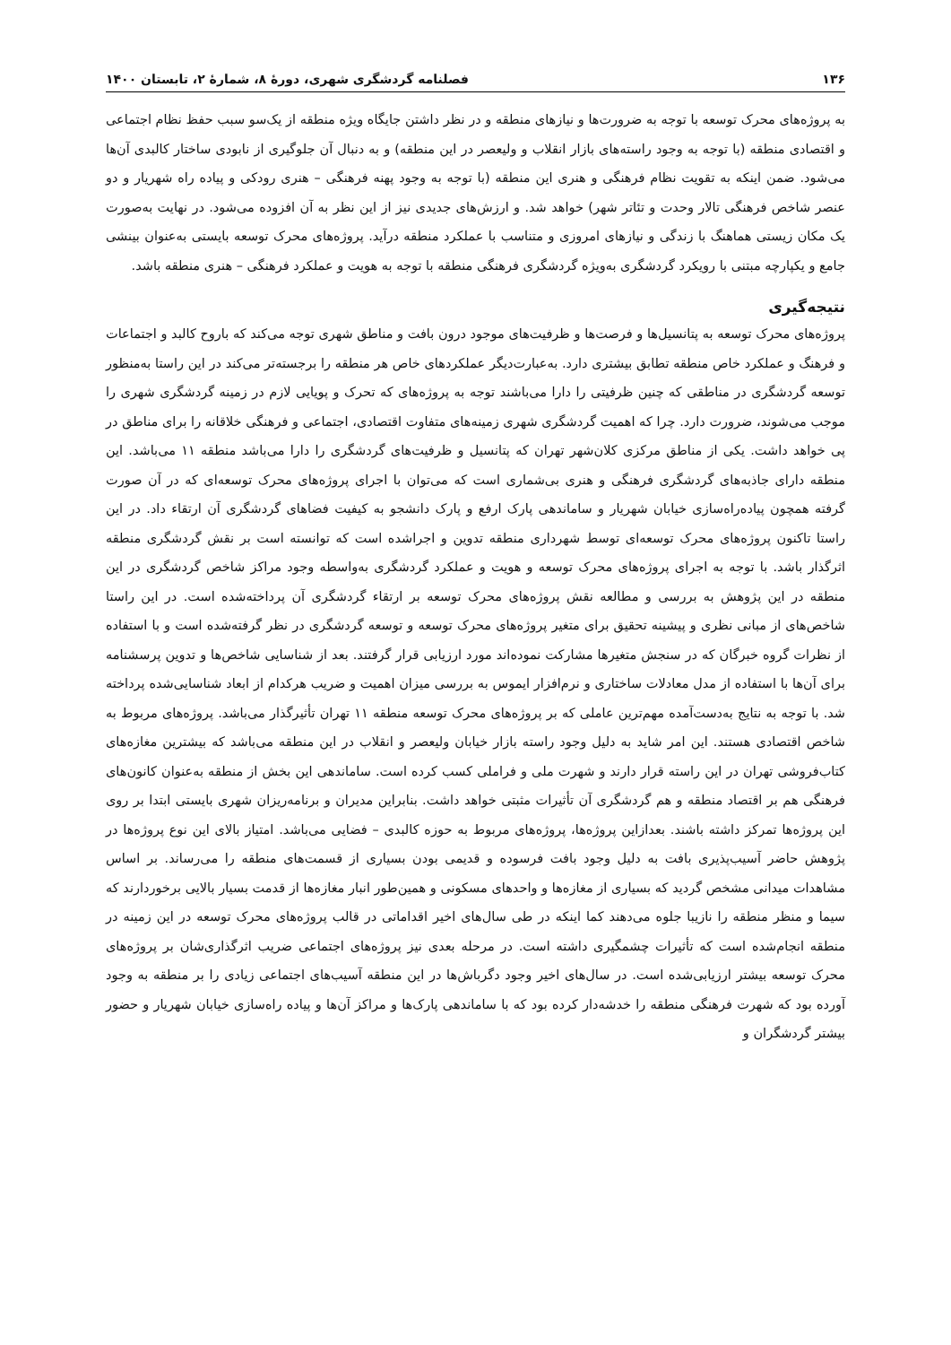۱۳۶ فصلنامه گردشگری شهری، دورهٔ ۸، شمارهٔ ۲، تابستان ۱۴۰۰
به پروژه‌های محرک توسعه با توجه به ضرورت‌ها و نیازهای منطقه و در نظر داشتن جایگاه ویژه منطقه از یک‌سو سبب حفظ نظام اجتماعی و اقتصادی منطقه (با توجه به وجود راسته‌های بازار انقلاب و ولیعصر در این منطقه) و به دنبال آن جلوگیری از نابودی ساختار کالبدی آن‌ها می‌شود. ضمن اینکه به تقویت نظام فرهنگی و هنری این منطقه (با توجه به وجود پهنه فرهنگی – هنری رودکی و پیاده راه شهریار و دو عنصر شاخص فرهنگی تالار وحدت و تئاتر شهر) خواهد شد. و ارزش‌های جدیدی نیز از این نظر به آن افزوده می‌شود. در نهایت به‌صورت یک مکان زیستی هماهنگ با زندگی و نیازهای امروزی و متناسب با عملکرد منطقه درآید. پروژه‌های محرک توسعه بایستی به‌عنوان بینشی جامع و یکپارچه مبتنی با رویکرد گردشگری به‌ویژه گردشگری فرهنگی منطقه با توجه به هویت و عملکرد فرهنگی – هنری منطقه باشد.
نتیجه‌گیری
پروژه‌های محرک توسعه به پتانسیل‌ها و فرصت‌ها و ظرفیت‌های موجود درون بافت و مناطق شهری توجه می‌کند که باروح کالبد و اجتماعات و فرهنگ و عملکرد خاص منطقه تطابق بیشتری دارد. به‌عبارت‌دیگر عملکردهای خاص هر منطقه را برجسته‌تر می‌کند در این راستا به‌منظور توسعه گردشگری در مناطقی که چنین ظرفیتی را دارا می‌باشند توجه به پروژه‌های که تحرک و پویایی لازم در زمینه گردشگری شهری را موجب می‌شوند، ضرورت دارد. چرا که اهمیت گردشگری شهری زمینه‌های متفاوت اقتصادی، اجتماعی و فرهنگی خلاقانه را برای مناطق در پی خواهد داشت. یکی از مناطق مرکزی کلان‌شهر تهران که پتانسیل و ظرفیت‌های گردشگری را دارا می‌باشد منطقه ۱۱ می‌باشد. این منطقه دارای جاذبه‌های گردشگری فرهنگی و هنری بی‌شماری است که می‌توان با اجرای پروژه‌های محرک توسعه‌ای که در آن صورت گرفته همچون پیاده‌راه‌سازی خیابان شهریار و ساماندهی پارک ارفع و پارک دانشجو به کیفیت فضاهای گردشگری آن ارتقاء داد. در این راستا تاکنون پروژه‌های محرک توسعه‌ای توسط شهرداری منطقه تدوین و اجراشده است که توانسته است بر نقش گردشگری منطقه اثرگذار باشد. با توجه به اجرای پروژه‌های محرک توسعه و هویت و عملکرد گردشگری به‌واسطه وجود مراکز شاخص گردشگری در این منطقه در این پژوهش به بررسی و مطالعه نقش پروژه‌های محرک توسعه بر ارتقاء گردشگری آن پرداخته‌شده است. در این راستا شاخص‌های از مبانی نظری و پیشینه تحقیق برای متغیر پروژه‌های محرک توسعه و توسعه گردشگری در نظر گرفته‌شده است و با استفاده از نظرات گروه خبرگان که در سنجش متغیرها مشارکت نموده‌اند مورد ارزیابی قرار گرفتند. بعد از شناسایی شاخص‌ها و تدوین پرسشنامه برای آن‌ها با استفاده از مدل معادلات ساختاری و نرم‌افزار ایموس به بررسی میزان اهمیت و ضریب هرکدام از ابعاد شناسایی‌شده پرداخته شد. با توجه به نتایج به‌دست‌آمده مهم‌ترین عاملی که بر پروژه‌های محرک توسعه منطقه ۱۱ تهران تأثیرگذار می‌باشد. پروژه‌های مربوط به شاخص اقتصادی هستند. این امر شاید به دلیل وجود راسته بازار خیابان ولیعصر و انقلاب در این منطقه می‌باشد که بیشترین مغازه‌های کتاب‌فروشی تهران در این راسته قرار دارند و شهرت ملی و فراملی کسب کرده است. ساماندهی این بخش از منطقه به‌عنوان کانون‌های فرهنگی هم بر اقتصاد منطقه و هم گردشگری آن تأثیرات مثبتی خواهد داشت. بنابراین مدیران و برنامه‌ریزان شهری بایستی ابتدا بر روی این پروژه‌ها تمرکز داشته باشند. بعدازاین پروژه‌ها، پروژه‌های مربوط به حوزه کالبدی – فضایی می‌باشد. امتیاز بالای این نوع پروژه‌ها در پژوهش حاضر آسیب‌پذیری بافت به دلیل وجود بافت فرسوده و قدیمی بودن بسیاری از قسمت‌های منطقه را می‌رساند. بر اساس مشاهدات میدانی مشخص گردید که بسیاری از مغازه‌ها و واحدهای مسکونی و همین‌طور انبار مغازه‌ها از قدمت بسیار بالایی برخوردارند که سیما و منظر منطقه را نازیبا جلوه می‌دهند کما اینکه در طی سال‌های اخیر اقداماتی در قالب پروژه‌های محرک توسعه در این زمینه در منطقه انجام‌شده است که تأثیرات چشمگیری داشته است. در مرحله بعدی نیز پروژه‌های اجتماعی ضریب اثرگذاری‌شان بر پروژه‌های محرک توسعه بیشتر ارزیابی‌شده است. در سال‌های اخیر وجود دگرباش‌ها در این منطقه آسیب‌های اجتماعی زیادی را بر منطقه به وجود آورده بود که شهرت فرهنگی منطقه را خدشه‌دار کرده بود که با ساماندهی پارک‌ها و مراکز آن‌ها و پیاده راه‌سازی خیابان شهریار و حضور بیشتر گردشگران و